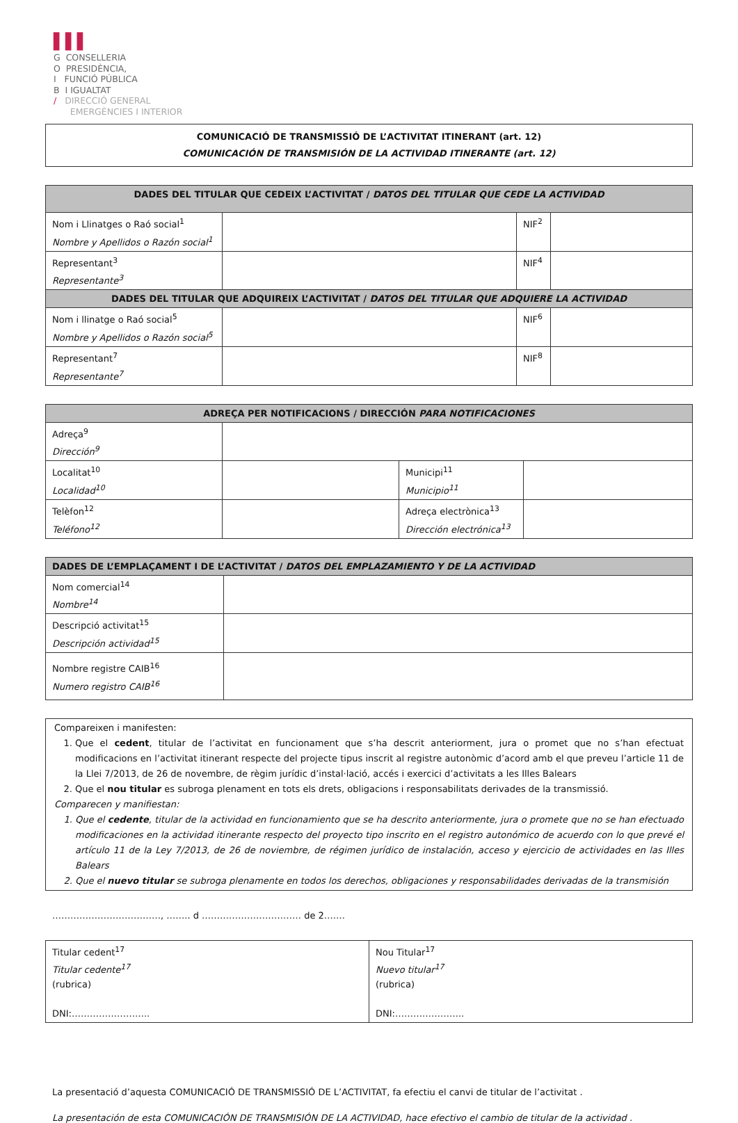▌▌▌
G CONSELLERIA
O PRESIDÈNCIA,
I FUNCIÓ PÚBLICA
B I IGUALTAT
/ DIRECCIÓ GENERAL
EMERGÈNCIES I INTERIOR
COMUNICACIÓ DE TRANSMISSIÓ DE L’ACTIVITAT ITINERANT (art. 12)
COMUNICACIÓN DE TRANSMISIÓN DE LA ACTIVIDAD ITINERANTE (art. 12)
| DADES DEL TITULAR QUE CEDEIX L’ACTIVITAT / DATOS DEL TITULAR QUE CEDE LA ACTIVIDAD | | | |
| --- | --- | --- | --- |
| Nom i Llinatges o Raó social<sup>1</sup> Nombre y Apellidos o Razón social<sup>1</sup> | | NIF<sup>2</sup> | |
| Representant<sup>3</sup> Representante<sup>3</sup> | | NIF<sup>4</sup> | |
| DADES DEL TITULAR QUE ADQUIREIX L’ACTIVITAT / DATOS DEL TITULAR QUE ADQUIERE LA ACTIVIDAD | | | |
| Nom i llinatge o Raó social<sup>5</sup> Nombre y Apellidos o Razón social<sup>5</sup> | | NIF<sup>6</sup> | |
| Representant<sup>7</sup> Representante<sup>7</sup> | | NIF<sup>8</sup> | |
| ADREÇA PER NOTIFICACIONS / DIRECCIÓN PARA NOTIFICACIONES | | | |
| --- | --- | --- | --- |
| Adreça<sup>9</sup> Dirección<sup>9</sup> | | | |
| Localitat<sup>10</sup> Localidad<sup>10</sup> | | Municipi<sup>11</sup> Municipio<sup>11</sup> | |
| Telèfon<sup>12</sup> Teléfono<sup>12</sup> | | Adreça electrònica<sup>13</sup> Dirección electrónica<sup>13</sup> | |
| DADES DE L’EMPLAÇAMENT I DE L’ACTIVITAT / DATOS DEL EMPLAZAMIENTO Y DE LA ACTIVIDAD | |
| --- | --- |
| Nom comercial<sup>14</sup> Nombre<sup>14</sup> | |
| Descripció activitat<sup>15</sup> Descripción actividad<sup>15</sup> | |
| Nombre registre CAIB<sup>16</sup> Numero registro CAIB<sup>16</sup> | |
Compareixen i manifesten:
1. Que el cedent, titular de l’activitat en funcionament que s’ha descrit anteriorment, jura o promet que no s’han efectuat modificacions en l’activitat itinerant respecte del projecte tipus inscrit al registre autonòmic d’acord amb el que preveu l’article 11 de la Llei 7/2013, de 26 de novembre, de règim jurídic d’instal·lació, accés i exercici d’activitats a les Illes Balears
2. Que el nou titular es subroga plenament en tots els drets, obligacions i responsabilitats derivades de la transmissió.
Comparecen y manifiestan:
1. Que el cedente, titular de la actividad en funcionamiento que se ha descrito anteriormente, jura o promete que no se han efectuado modificaciones en la actividad itinerante respecto del proyecto tipo inscrito en el registro autonómico de acuerdo con lo que prevé el artículo 11 de la Ley 7/2013, de 26 de noviembre, de régimen jurídico de instalación, acceso y ejercicio de actividades en las Illes Balears
2. Que el nuevo titular se subroga plenamente en todos los derechos, obligaciones y responsabilidades derivadas de la transmisión
………………………………, …….. d …………………………… de 2…….
| Titular cedent<sup>17</sup> Titular cedente<sup>17</sup> (rubrica) DNI:…………………….. | Nou Titular<sup>17</sup> Nuevo titular<sup>17</sup> (rubrica) DNI:………………….. |
La presentació d’aquesta COMUNICACIÓ DE TRANSMISSIÓ DE L’ACTIVITAT, fa efectiu el canvi de titular de l’activitat .
La presentación de esta COMUNICACIÓN DE TRANSMISIÓN DE LA ACTIVIDAD, hace efectivo el cambio de titular de la actividad .